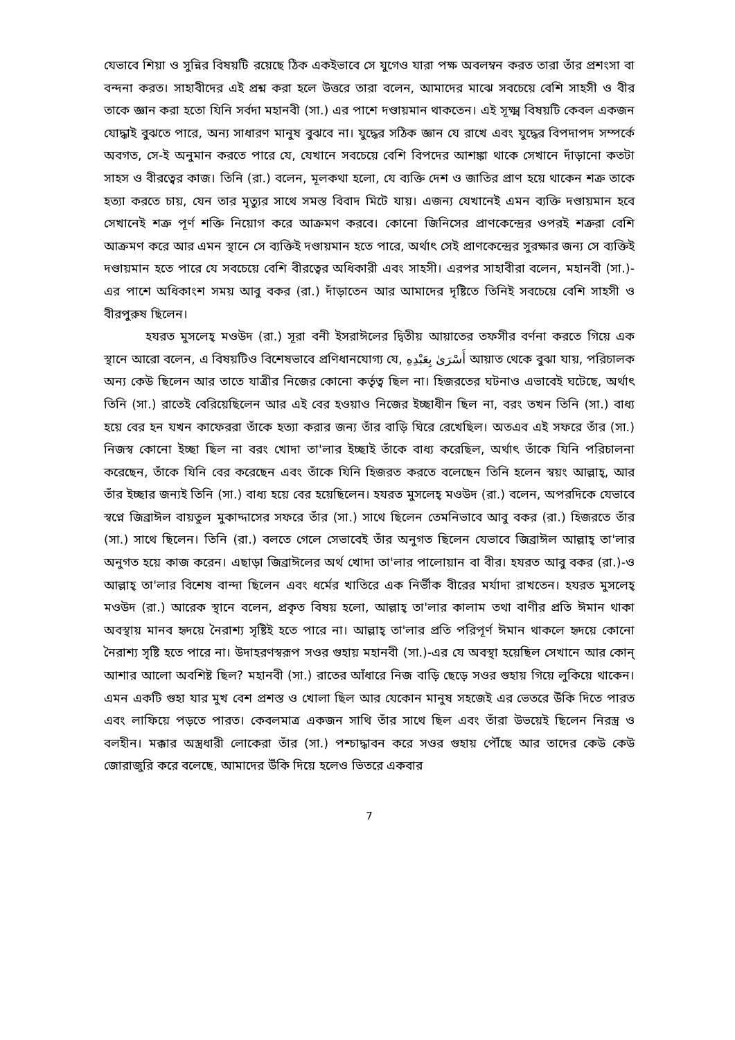যেভাবে শিয়া ও সুন্নির বিষয়টি রয়েছে ঠিক একইভাবে সে যুগেও যারা পক্ষ অবলম্বন করত তারা তাঁর প্রশংসা বা বন্দনা করত। সাহাবীদের এই প্রশ্ন করা হলে উত্তরে তারা বলেন, আমাদের মাঝে সবচেয়ে বেশি সাহসী ও বীর তাকে জ্ঞান করা হতো যিনি সর্বদা মহানবী (সা.) এর পাশে দণ্ডায়মান থাকতেন। এই সূক্ষ্ম বিষয়টি কেবল একজন যোদ্ধাই বুঝতে পারে, অন্য সাধারণ মানুষ বুঝবে না। যুদ্ধের সঠিক জ্ঞান যে রাখে এবং যুদ্ধের বিপদাপদ সম্পর্কে অবগত, সে-ই অনুমান করতে পারে যে, যেখানে সবচেয়ে বেশি বিপদের আশঙ্কা থাকে সেখানে দাঁড়ানো কতটা সাহস ও বীরত্বের কাজ। তিনি (রা.) বলেন, মূলকথা হলো, যে ব্যক্তি দেশ ও জাতির প্রাণ হয়ে থাকেন শত্রু তাকে হত্যা করতে চায়, যেন তার মৃত্যুর সাথে সমস্ত বিবাদ মিটে যায়। এজন্য যেখানেই এমন ব্যক্তি দণ্ডায়মান হবে সেখানেই শত্রু পূর্ণ শক্তি নিয়োগ করে আক্রমণ করবে। কোনো জিনিসের প্রাণকেন্দ্রের ওপরই শত্রুরা বেশি আক্রমণ করে আর এমন স্থানে সে ব্যক্তিই দণ্ডায়মান হতে পারে, অর্থাৎ সেই প্রাণকেন্দ্রের সুরক্ষার জন্য সে ব্যক্তিই দণ্ডায়মান হতে পারে যে সবচেয়ে বেশি বীরত্বের অধিকারী এবং সাহসী। এরপর সাহাবীরা বলেন, মহানবী (সা.)-এর পাশে অধিকাংশ সময় আবু বকর (রা.) দাঁড়াতেন আর আমাদের দৃষ্টিতে তিনিই সবচেয়ে বেশি সাহসী ও বীরপুরুষ ছিলেন।
হযরত মুসলেহ্ মওউদ (রা.) সূরা বনী ইসরাঈলের দ্বিতীয় আয়াতের তফসীর বর্ণনা করতে গিয়ে এক স্থানে আরো বলেন, এ বিষয়টিও বিশেষভাবে প্রণিধানযোগ্য যে, أَسْرَىٰ بِعَبْدِهِ আয়াত থেকে বুঝা যায়, পরিচালক অন্য কেউ ছিলেন আর তাতে যাত্রীর নিজের কোনো কর্তৃত্ব ছিল না। হিজরতের ঘটনাও এভাবেই ঘটেছে, অর্থাৎ তিনি (সা.) রাতেই বেরিয়েছিলেন আর এই বের হওয়াও নিজের ইচ্ছাধীন ছিল না, বরং তখন তিনি (সা.) বাধ্য হয়ে বের হন যখন কাফেররা তাঁকে হত্যা করার জন্য তাঁর বাড়ি ঘিরে রেখেছিল। অতএব এই সফরে তাঁর (সা.) নিজস্ব কোনো ইচ্ছা ছিল না বরং খোদা তা'লার ইচ্ছাই তাঁকে বাধ্য করেছিল, অর্থাৎ তাঁকে যিনি পরিচালনা করেছেন, তাঁকে যিনি বের করেছেন এবং তাঁকে যিনি হিজরত করতে বলেছেন তিনি হলেন স্বয়ং আল্লাহ্, আর তাঁর ইচ্ছার জন্যই তিনি (সা.) বাধ্য হয়ে বের হয়েছিলেন। হযরত মুসলেহ্ মওউদ (রা.) বলেন, অপরদিকে যেভাবে স্বপ্নে জিব্রাঈল বায়তুল মুকাদ্দাসের সফরে তাঁর (সা.) সাথে ছিলেন তেমনিভাবে আবু বকর (রা.) হিজরতে তাঁর (সা.) সাথে ছিলেন। তিনি (রা.) বলতে গেলে সেভাবেই তাঁর অনুগত ছিলেন যেভাবে জিব্রাঈল আল্লাহ্ তা'লার অনুগত হয়ে কাজ করেন। এছাড়া জিব্রাঈলের অর্থ খোদা তা'লার পালোয়ান বা বীর। হযরত আবু বকর (রা.)-ও আল্লাহ্ তা'লার বিশেষ বান্দা ছিলেন এবং ধর্মের খাতিরে এক নির্ভীক বীরের মর্যাদা রাখতেন। হযরত মুসলেহ্ মওউদ (রা.) আরেক স্থানে বলেন, প্রকৃত বিষয় হলো, আল্লাহ্ তা'লার কালাম তথা বাণীর প্রতি ঈমান থাকা অবস্থায় মানব হৃদয়ে নৈরাশ্য সৃষ্টিই হতে পারে না। আল্লাহ্ তা'লার প্রতি পরিপূর্ণ ঈমান থাকলে হৃদয়ে কোনো নৈরাশ্য সৃষ্টি হতে পারে না। উদাহরণস্বরূপ সওর গুহায় মহানবী (সা.)-এর যে অবস্থা হয়েছিল সেখানে আর কোন্ আশার আলো অবশিষ্ট ছিল? মহানবী (সা.) রাতের আঁধারে নিজ বাড়ি ছেড়ে সওর গুহায় গিয়ে লুকিয়ে থাকেন। এমন একটি গুহা যার মুখ বেশ প্রশস্ত ও খোলা ছিল আর যেকোন মানুষ সহজেই এর ভেতরে উঁকি দিতে পারত এবং লাফিয়ে পড়তে পারত। কেবলমাত্র একজন সাথি তাঁর সাথে ছিল এবং তাঁরা উভয়েই ছিলেন নিরস্ত্র ও বলহীন। মক্কার অস্ত্রধারী লোকেরা তাঁর (সা.) পশ্চাদ্ধাবন করে সওর গুহায় পৌঁছে আর তাদের কেউ কেউ জোরাজুরি করে বলেছে, আমাদের উঁকি দিয়ে হলেও ভিতরে একবার
7